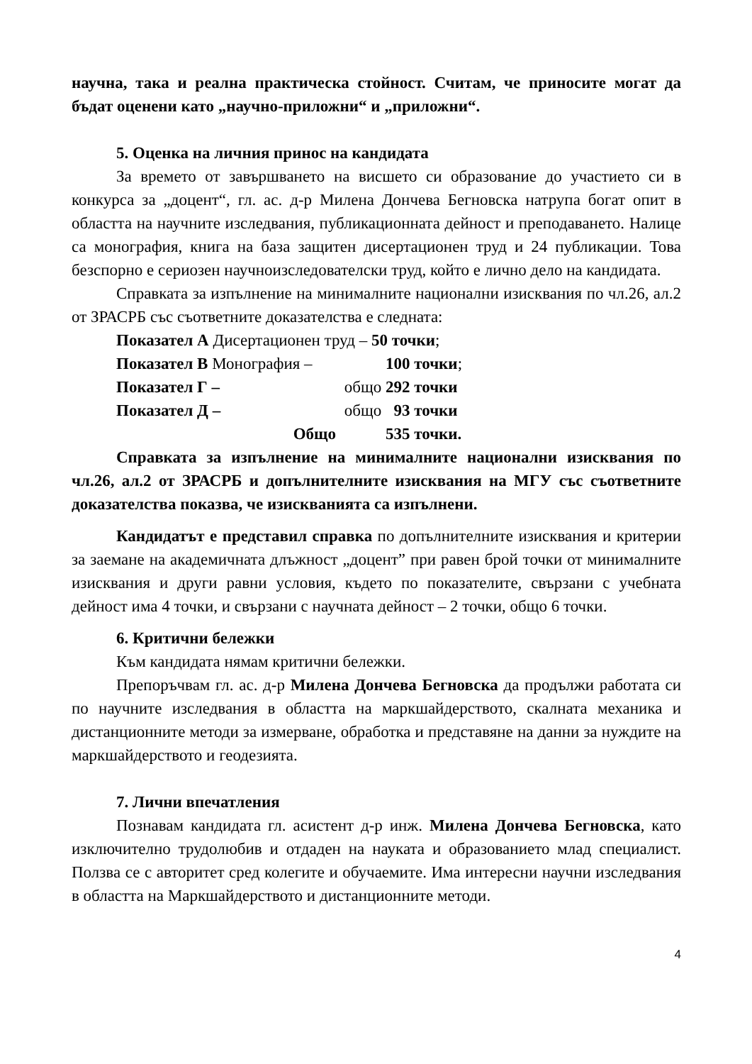научна, така и реална практическа стойност. Считам, че приносите могат да бъдат оценени като „научно-приложни“ и „приложни“.
5. Оценка на личния принос на кандидата
За времето от завършването на висшето си образование до участието си в конкурса за „доцент“, гл. ас. д-р Милена Дончева Бегновска натрупа богат опит в областта на научните изследвания, публикационната дейност и преподаването. Налице са монография, книга на база защитен дисертационен труд и 24 публикации. Това безспорно е сериозен научноизследователски труд, който е лично дело на кандидата.
Справката за изпълнение на минималните национални изисквания по чл.26, ал.2 от ЗРАСРБ със съответните доказателства е следната:
Показател А Дисертационен труд – 50 точки;
Показател В Монография – 100 точки; Показател Г – общо 292 точки Показател Д – общо 93 точки Общо 535 точки.
Справката за изпълнение на минималните национални изисквания по чл.26, ал.2 от ЗРАСРБ и допълнителните изисквания на МГУ със съответните доказателства показва, че изискванията са изпълнени.
Кандидатът е представил справка по допълнителните изисквания и критерии за заемане на академичната длъжност „доцент” при равен брой точки от минималните изисквания и други равни условия, където по показателите, свързани с учебната дейност има 4 точки, и свързани с научната дейност – 2 точки, общо 6 точки.
6. Критични бележки
Към кандидата нямам критични бележки.
Препоръчвам гл. ас. д-р Милена Дончева Бегновска да продължи работата си по научните изследвания в областта на маркшайдерството, скалната механика и дистанционните методи за измерване, обработка и представяне на данни за нуждите на маркшайдерството и геодезията.
7. Лични впечатления
Познавам кандидата гл. асистент д-р инж. Милена Дончева Бегновска, като изключително трудолюбив и отдаден на науката и образованието млад специалист. Ползва се с авторитет сред колегите и обучаемите. Има интересни научни изследвания в областта на Маркшайдерството и дистанционните методи.
4